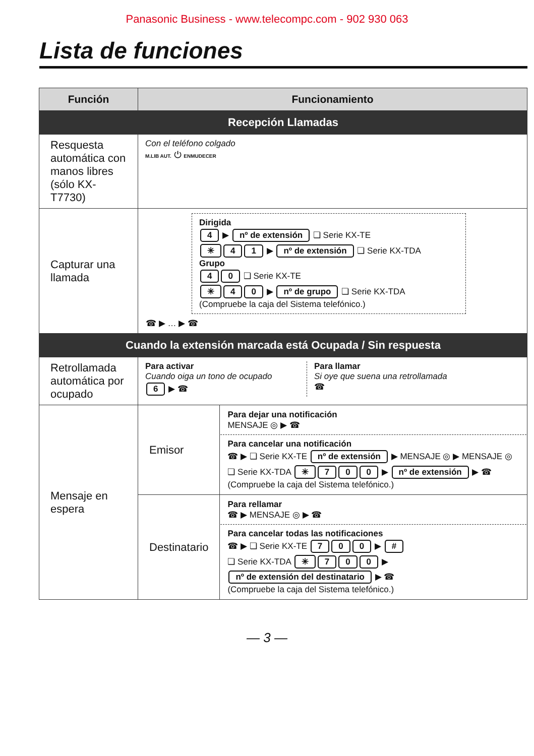Panasonic Business - www.telecompc.com - 902 930 063
Lista de funciones
| Función | Funcionamiento | |
| --- | --- | --- |
| Recepción Llamadas | | |
| Resquesta automática con manos libres (sólo KX-T7730) | Con el teléfono colgado M.LIB AUT. ⏻ ENMUDECER | |
| Capturar una llamada | Dirigida 4 ▶ nº de extensión ❏ Serie KX-TE ✳ 4 1 ▶ nº de extensión ❏ Serie KX-TDA Grupo 4 0 ❏ Serie KX-TE ✳ 4 0 ▶ nº de grupo ❏ Serie KX-TDA (Compruebe la caja del Sistema telefónico.) ☎ ▶ … ▶ ☎ | |
| Cuando la extensión marcada está Ocupada / Sin respuesta | | |
| Retrollamada automática por ocupado | Para activar Cuando oiga un tono de ocupado 6 ▶ ☎ Para llamar Si oye que suena una retrollamada ☎ | |
| Mensaje en espera | Emisor | Para dejar una notificación MENSAJE ◎ ▶ ☎ Para cancelar una notificación ☎ ▶ ❏ Serie KX-TE nº de extensión ▶ MENSAJE ◎ ▶ MENSAJE ◎ ❏ Serie KX-TDA ✳ 7 0 0 ▶ nº de extensión ▶ ☎ (Compruebe la caja del Sistema telefónico.) |
| | Destinatario | Para rellamar ☎ ▶ MENSAJE ◎ ▶ ☎ Para cancelar todas las notificaciones ☎ ▶ ❏ Serie KX-TE 7 0 0 ▶ # ❏ Serie KX-TDA ✳ 7 0 0 ▶ nº de extensión del destinatario ▶ ☎ (Compruebe la caja del Sistema telefónico.) |
— 3 —